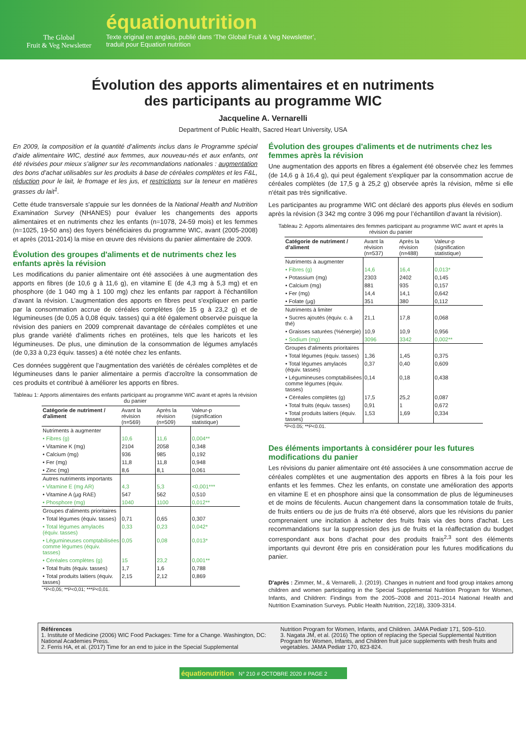The Global
Fruit & Veg Newsletter
équationutrition
Texte original en anglais, publié dans ‘The Global Fruit & Veg Newsletter’,
traduit pour Equation nutrition
Évolution des apports alimentaires et en nutriments
des participants au programme WIC
Jacqueline A. Vernarelli
Department of Public Health, Sacred Heart University, USA
En 2009, la composition et la quantité d’aliments inclus dans le Programme spécial d’aide alimentaire WIC, destiné aux femmes, aux nouveau-nés et aux enfants, ont été révisées pour mieux s’aligner sur les recommandations nationales : augmentation des bons d’achat utilisables sur les produits à base de céréales complètes et les F&L, réduction pour le lait, le fromage et les jus, et restrictions sur la teneur en matières grasses du lait<sup>1</sup>.
Cette étude transversale s'appuie sur les données de la National Health and Nutrition Examination Survey (NHANES) pour évaluer les changements des apports alimentaires et en nutriments chez les enfants (n=1078, 24-59 mois) et les femmes (n=1025, 19-50 ans) des foyers bénéficiaires du programme WIC, avant (2005-2008) et après (2011-2014) la mise en œuvre des révisions du panier alimentaire de 2009.
Évolution des groupes d'aliments et de nutriments chez les enfants après la révision
Les modifications du panier alimentaire ont été associées à une augmentation des apports en fibres (de 10,6 g à 11,6 g), en vitamine E (de 4,3 mg à 5,3 mg) et en phosphore (de 1 040 mg à 1 100 mg) chez les enfants par rapport à l'échantillon d’avant la révision. L’augmentation des apports en fibres peut s'expliquer en partie par la consommation accrue de céréales complètes (de 15 g à 23,2 g) et de légumineuses (de 0,05 à 0,08 équiv. tasses) qui a été également observée puisque la révision des paniers en 2009 comprenait davantage de céréales complètes et une plus grande variété d'aliments riches en protéines, tels que les haricots et les légumineuses. De plus, une diminution de la consommation de légumes amylacés (de 0,33 à 0,23 équiv. tasses) a été notée chez les enfants.
Ces données suggèrent que l’augmentation des variétés de céréales complètes et de légumineuses dans le panier alimentaire a permis d’accroître la consommation de ces produits et contribué à améliorer les apports en fibres.
Tableau 1: Apports alimentaires des enfants participant au programme WIC avant et après la révision du panier
| Catégorie de nutriment / d'aliment | Avant la révision (n=569) | Après la révision (n=509) | Valeur-p (signification statistique) |
| --- | --- | --- | --- |
| Nutriments à augmenter | | | |
| • Fibres (g) | 10,6 | 11,6 | 0,004** |
| • Vitamine K (mg) | 2104 | 2058 | 0,348 |
| • Calcium (mg) | 936 | 985 | 0,192 |
| • Fer (mg) | 11,8 | 11,8 | 0,948 |
| • Zinc (mg) | 8,6 | 8,1 | 0,061 |
| Autres nutriments importants | | | |
| • Vitamine E (mg AR) | 4,3 | 5,3 | <0,001*** |
| • Vitamine A (µg RAE) | 547 | 562 | 0,510 |
| • Phosphore (mg) | 1040 | 1100 | 0,012** |
| Groupes d'aliments prioritaires | | | |
| • Total légumes (équiv. tasses) | 0,71 | 0,65 | 0,307 |
| • Total légumes amylacés (équiv. tasses) | 0,33 | 0,23 | 0,042* |
| • Légumineuses comptabilisées comme légumes (équiv. tasses) | 0,05 | 0,08 | 0,013* |
| • Céréales complètes (g) | 15 | 23,2 | 0,001** |
| • Total fruits (équiv. tasses) | 1,7 | 1,6 | 0,788 |
| • Total produits laitiers (équiv. tasses) | 2,15 | 2,12 | 0,869 |
*P<0,05; **P<0,01; ***P<0,01.
Évolution des groupes d'aliments et de nutriments chez les femmes après la révision
Une augmentation des apports en fibres a également été observée chez les femmes (de 14,6 g à 16,4 g), qui peut également s'expliquer par la consommation accrue de céréales complètes (de 17,5 g à 25,2 g) observée après la révision, même si elle n'était pas très significative.
Les participantes au programme WIC ont déclaré des apports plus élevés en sodium après la révision (3 342 mg contre 3 096 mg pour l’échantillon d’avant la révision).
Tableau 2: Apports alimentaires des femmes participant au programme WIC avant et après la révision du panier
| Catégorie de nutriment / d’aliment | Avant la révision (n=537) | Après la révision (n=488) | Valeur-p (signification statistique) |
| --- | --- | --- | --- |
| Nutriments à augmenter | | | |
| • Fibres (g) | 14,6 | 16,4 | 0,013* |
| • Potassium (mg) | 2303 | 2402 | 0,145 |
| • Calcium (mg) | 881 | 935 | 0,157 |
| • Fer (mg) | 14,4 | 14,1 | 0,642 |
| • Folate (µg) | 351 | 380 | 0,112 |
| Nutriments à limiter | | | |
| • Sucres ajoutés (équiv. c. à thé) | 21,1 | 17,8 | 0,068 |
| • Graisses saturées (%énergie) | 10,9 | 10,9 | 0,956 |
| • Sodium (mg) | 3096 | 3342 | 0,002** |
| Groupes d'aliments prioritaires | | | |
| • Total légumes (équiv. tasses) | 1,36 | 1,45 | 0,375 |
| • Total légumes amylacés (équiv. tasses) | 0,37 | 0,40 | 0,609 |
| • Légumineuses comptabilisées comme légumes (équiv. tasses) | 0,14 | 0,18 | 0,438 |
| • Céréales complètes (g) | 17,5 | 25,2 | 0,087 |
| • Total fruits (équiv. tasses) | 0,91 | 1 | 0,672 |
| • Total produits laitiers (équiv. tasses) | 1,53 | 1,69 | 0,334 |
*P<0.05; **P<0.01.
Des éléments importants à considérer pour les futures modifications du panier
Les révisions du panier alimentaire ont été associées à une consommation accrue de céréales complètes et une augmentation des apports en fibres à la fois pour les enfants et les femmes. Chez les enfants, on constate une amélioration des apports en vitamine E et en phosphore ainsi que la consommation de plus de légumineuses et de moins de féculents. Aucun changement dans la consommation totale de fruits, de fruits entiers ou de jus de fruits n'a été observé, alors que les révisions du panier comprenaient une incitation à acheter des fruits frais via des bons d'achat. Les recommandations sur la suppression des jus de fruits et la réaffectation du budget correspondant aux bons d’achat pour des produits frais<sup>2,3</sup> sont des éléments importants qui devront être pris en considération pour les futures modifications du panier.
D'après : Zimmer, M., & Vernarelli, J. (2019). Changes in nutrient and food group intakes among children and women participating in the Special Supplemental Nutrition Program for Women, Infants, and Children: Findings from the 2005–2008 and 2011–2014 National Health and Nutrition Examination Surveys. Public Health Nutrition, 22(18), 3309-3314.
Références
1. Institute of Medicine (2006) WIC Food Packages: Time for a Change. Washington, DC: National Academies Press.
2. Ferris HA, et al. (2017) Time for an end to juice in the Special Supplemental
Nutrition Program for Women, Infants, and Children. JAMA Pediatr 171, 509–510.
3. Nagata JM, et al. (2016) The option of replacing the Special Supplemental Nutrition Program for Women, Infants, and Children fruit juice supplements with fresh fruits and vegetables. JAMA Pediatr 170, 823-824.
équationutrition N° 210 # OCTOBRE 2020 # PAGE 2